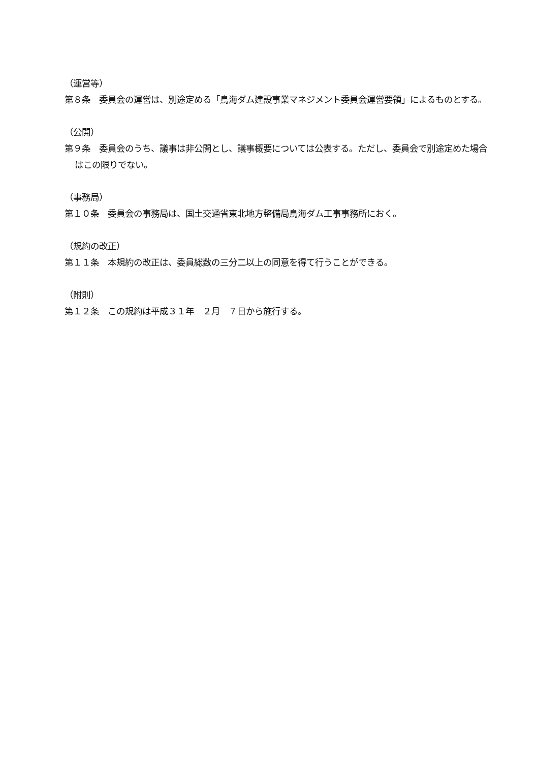（運営等）
第８条　委員会の運営は、別途定める「鳥海ダム建設事業マネジメント委員会運営要領」によるものとする。
（公開）
第９条　委員会のうち、議事は非公開とし、議事概要については公表する。ただし、委員会で別途定めた場合はこの限りでない。
（事務局）
第１０条　委員会の事務局は、国土交通省東北地方整備局鳥海ダム工事事務所におく。
（規約の改正）
第１１条　本規約の改正は、委員総数の三分二以上の同意を得て行うことができる。
（附則）
第１２条　この規約は平成３１年　２月　７日から施行する。